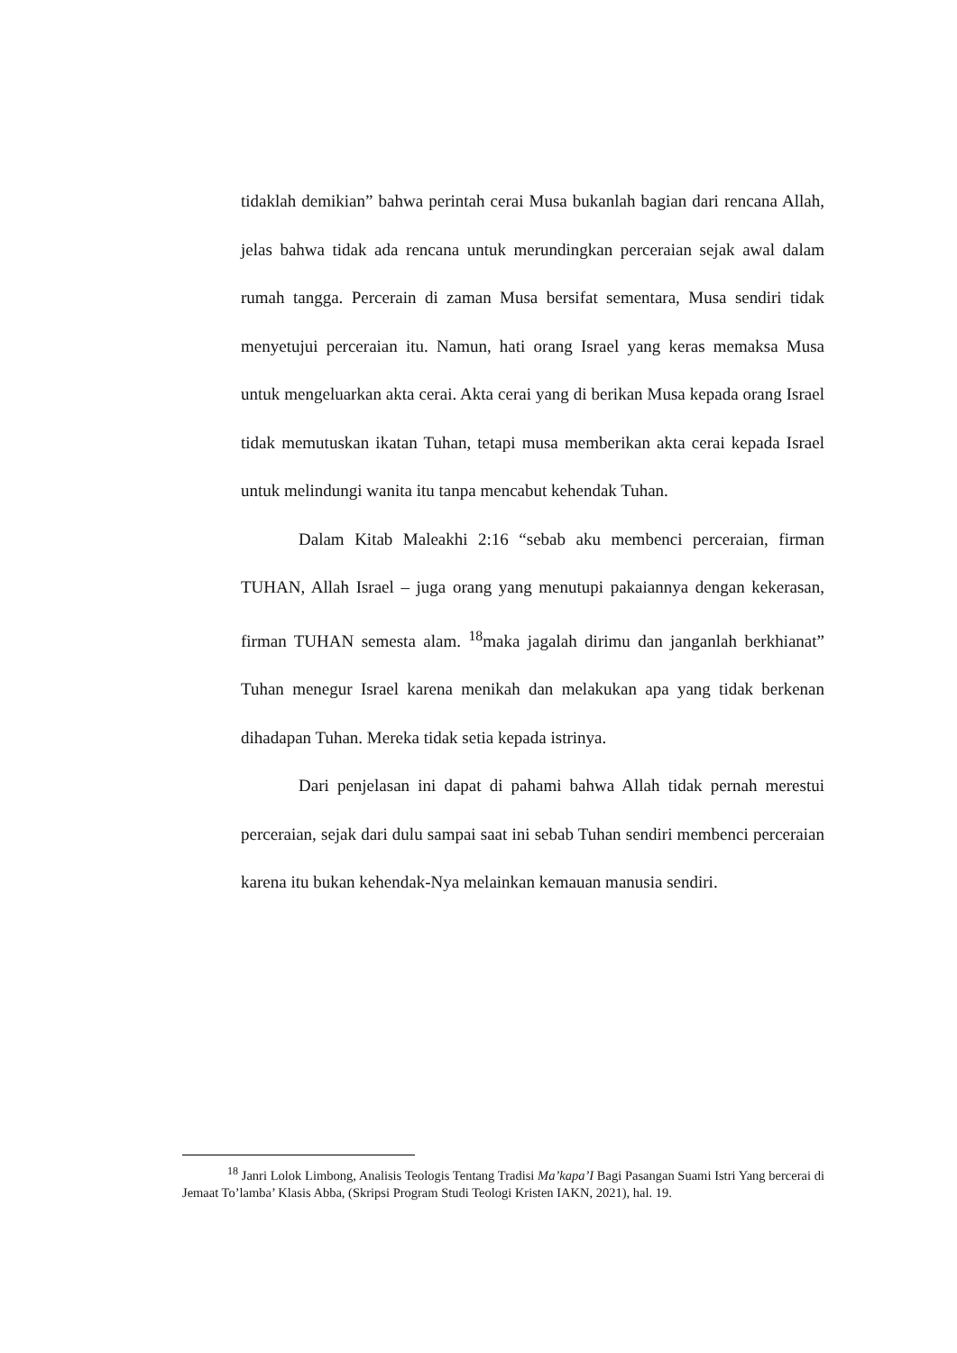tidaklah demikian” bahwa perintah cerai Musa bukanlah bagian dari rencana Allah, jelas bahwa tidak ada rencana untuk merundingkan perceraian sejak awal dalam rumah tangga. Percerain di zaman Musa bersifat sementara, Musa sendiri tidak menyetujui perceraian itu. Namun, hati orang Israel yang keras memaksa Musa untuk mengeluarkan akta cerai. Akta cerai yang di berikan Musa kepada orang Israel tidak memutuskan ikatan Tuhan, tetapi musa memberikan akta cerai kepada Israel untuk melindungi wanita itu tanpa mencabut kehendak Tuhan.
Dalam Kitab Maleakhi 2:16 “sebab aku membenci perceraian, firman TUHAN, Allah Israel – juga orang yang menutupi pakaiannya dengan kekerasan, firman TUHAN semesta alam. <sup>18</sup>maka jagalah dirimu dan janganlah berkhianat” Tuhan menegur Israel karena menikah dan melakukan apa yang tidak berkenan dihadapan Tuhan. Mereka tidak setia kepada istrinya.
Dari penjelasan ini dapat di pahami bahwa Allah tidak pernah merestui perceraian, sejak dari dulu sampai saat ini sebab Tuhan sendiri membenci perceraian karena itu bukan kehendak-Nya melainkan kemauan manusia sendiri.
<sup>18</sup> Janri Lolok Limbong, Analisis Teologis Tentang Tradisi Ma’kapa’I Bagi Pasangan Suami Istri Yang bercerai di Jemaat To’lamba’ Klasis Abba, (Skripsi Program Studi Teologi Kristen IAKN, 2021), hal. 19.